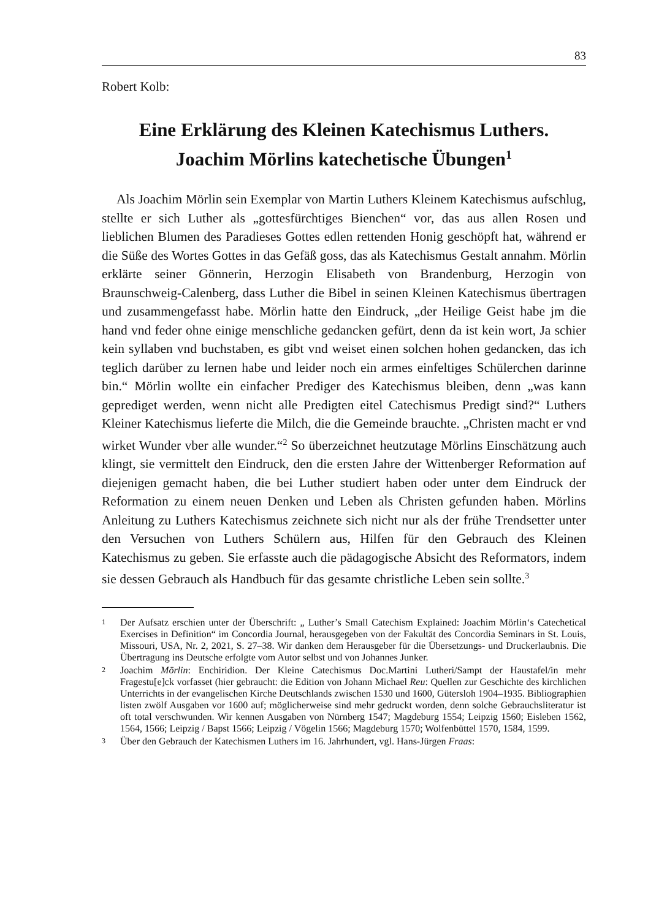83
Robert Kolb:
Eine Erklärung des Kleinen Katechismus Luthers.
Joachim Mörlins katechetische Übungen<sup>1</sup>
Als Joachim Mörlin sein Exemplar von Martin Luthers Kleinem Katechismus aufschlug, stellte er sich Luther als „gottesfürchtiges Bienchen“ vor, das aus allen Rosen und lieblichen Blumen des Paradieses Gottes edlen rettenden Honig geschöpft hat, während er die Süße des Wortes Gottes in das Gefäß goss, das als Katechismus Gestalt annahm. Mörlin erklärte seiner Gönnerin, Herzogin Elisabeth von Brandenburg, Herzogin von Braunschweig-Calenberg, dass Luther die Bibel in seinen Kleinen Katechismus übertragen und zusammengefasst habe. Mörlin hatte den Eindruck, „der Heilige Geist habe jm die hand vnd feder ohne einige menschliche gedancken gefürt, denn da ist kein wort, Ja schier kein syllaben vnd buchstaben, es gibt vnd weiset einen solchen hohen gedancken, das ich teglich darüber zu lernen habe und leider noch ein armes einfeltiges Schülerchen darinne bin.“ Mörlin wollte ein einfacher Prediger des Katechismus bleiben, denn „was kann geprediget werden, wenn nicht alle Predigten eitel Catechismus Predigt sind?“ Luthers Kleiner Katechismus lieferte die Milch, die die Gemeinde brauchte. „Christen macht er vnd wirket Wunder vber alle wunder.“<sup>2</sup> So überzeichnet heutzutage Mörlins Einschätzung auch klingt, sie vermittelt den Eindruck, den die ersten Jahre der Wittenberger Reformation auf diejenigen gemacht haben, die bei Luther studiert haben oder unter dem Eindruck der Reformation zu einem neuen Denken und Leben als Christen gefunden haben. Mörlins Anleitung zu Luthers Katechismus zeichnete sich nicht nur als der frühe Trendsetter unter den Versuchen von Luthers Schülern aus, Hilfen für den Gebrauch des Kleinen Katechismus zu geben. Sie erfasste auch die pädagogische Absicht des Reformators, indem sie dessen Gebrauch als Handbuch für das gesamte christliche Leben sein sollte.<sup>3</sup>
1
Der Aufsatz erschien unter der Überschrift: „ Luther’s Small Catechism Explained: Joachim Mörlin‘s Catechetical Exercises in Definition“ im Concordia Journal, herausgegeben von der Fakultät des Concordia Seminars in St. Louis, Missouri, USA, Nr. 2, 2021, S. 27–38. Wir danken dem Herausgeber für die Übersetzungs- und Druckerlaubnis. Die Übertragung ins Deutsche erfolgte vom Autor selbst und von Johannes Junker.
2
Joachim Mörlin: Enchiridion. Der Kleine Catechismus Doc.Martini Lutheri/Sampt der Haustafel/in mehr Fragestu[e]ck vorfasset (hier gebraucht: die Edition von Johann Michael Reu: Quellen zur Geschichte des kirchlichen Unterrichts in der evangelischen Kirche Deutschlands zwischen 1530 und 1600, Gütersloh 1904–1935. Bibliographien listen zwölf Ausgaben vor 1600 auf; möglicherweise sind mehr gedruckt worden, denn solche Gebrauchsliteratur ist oft total verschwunden. Wir kennen Ausgaben von Nürnberg 1547; Magdeburg 1554; Leipzig 1560; Eisleben 1562, 1564, 1566; Leipzig / Bapst 1566; Leipzig / Vögelin 1566; Magdeburg 1570; Wolfenbüttel 1570, 1584, 1599.
3
Über den Gebrauch der Katechismen Luthers im 16. Jahrhundert, vgl. Hans-Jürgen Fraas: